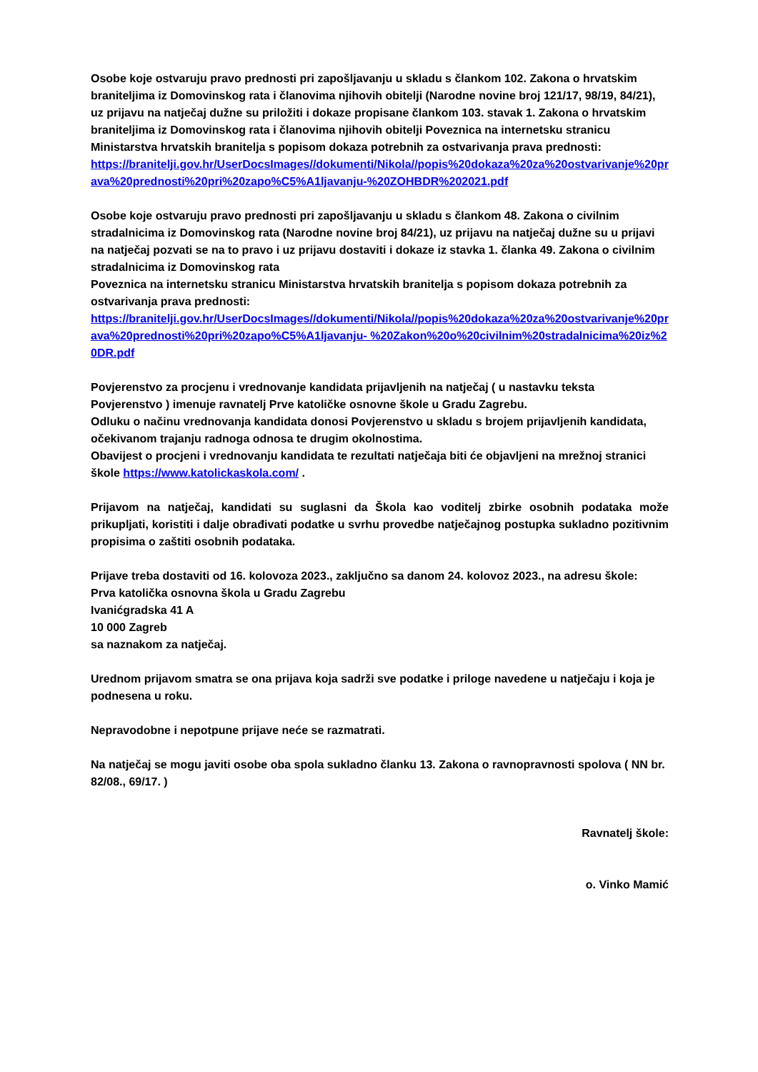Osobe koje ostvaruju pravo prednosti pri zapošljavanju u skladu s člankom 102. Zakona o hrvatskim braniteljima iz Domovinskog rata i članovima njihovih obitelji (Narodne novine broj 121/17, 98/19, 84/21), uz prijavu na natječaj dužne su priložiti i dokaze propisane člankom 103. stavak 1. Zakona o hrvatskim braniteljima iz Domovinskog rata i članovima njihovih obitelji Poveznica na internetsku stranicu Ministarstva hrvatskih branitelja s popisom dokaza potrebnih za ostvarivanja prava prednosti:
https://branitelji.gov.hr/UserDocsImages//dokumenti/Nikola//popis%20dokaza%20za%20ostvarivanje%20prava%20prednosti%20pri%20zapo%C5%A1ljavanju-%20ZOHBDR%202021.pdf
Osobe koje ostvaruju pravo prednosti pri zapošljavanju u skladu s člankom 48. Zakona o civilnim stradalnicima iz Domovinskog rata (Narodne novine broj 84/21), uz prijavu na natječaj dužne su u prijavi na natječaj pozvati se na to pravo i uz prijavu dostaviti i dokaze iz stavka 1. članka 49. Zakona o civilnim stradalnicima iz Domovinskog rata
Poveznica na internetsku stranicu Ministarstva hrvatskih branitelja s popisom dokaza potrebnih za ostvarivanja prava prednosti:
https://branitelji.gov.hr/UserDocsImages//dokumenti/Nikola//popis%20dokaza%20za%20ostvarivanje%20prava%20prednosti%20pri%20zapo%C5%A1ljavanju- %20Zakon%20o%20civilnim%20stradalnicima%20iz%20DR.pdf
Povjerenstvo za procjenu i vrednovanje kandidata prijavljenih na natječaj ( u nastavku teksta Povjerenstvo ) imenuje ravnatelj Prve katoličke osnovne škole u Gradu Zagrebu.
Odluku o načinu vrednovanja kandidata donosi Povjerenstvo u skladu s brojem prijavljenih kandidata, očekivanom trajanju radnoga odnosa te drugim okolnostima.
Obavijest o procjeni i vrednovanju kandidata te rezultati natječaja biti će objavljeni na mrežnoj stranici škole https://www.katolickaskola.com/ .
Prijavom na natječaj, kandidati su suglasni da Škola kao voditelj zbirke osobnih podataka može prikupljati, koristiti i dalje obrađivati podatke u svrhu provedbe natječajnog postupka sukladno pozitivnim propisima o zaštiti osobnih podataka.
Prijave treba dostaviti od 16. kolovoza 2023., zaključno sa danom 24. kolovoz 2023., na adresu škole:
Prva katolička osnovna škola u Gradu Zagrebu
Ivanićgradska 41 A
10 000 Zagreb
sa naznakom za natječaj.
Urednom prijavom smatra se ona prijava koja sadrži sve podatke i priloge navedene u natječaju i koja je podnesena u roku.
Nepravodobne i nepotpune prijave neće se razmatrati.
Na natječaj se mogu javiti osobe oba spola sukladno članku 13. Zakona o ravnopravnosti spolova ( NN br. 82/08., 69/17. )
Ravnatelj škole:
o. Vinko Mamić